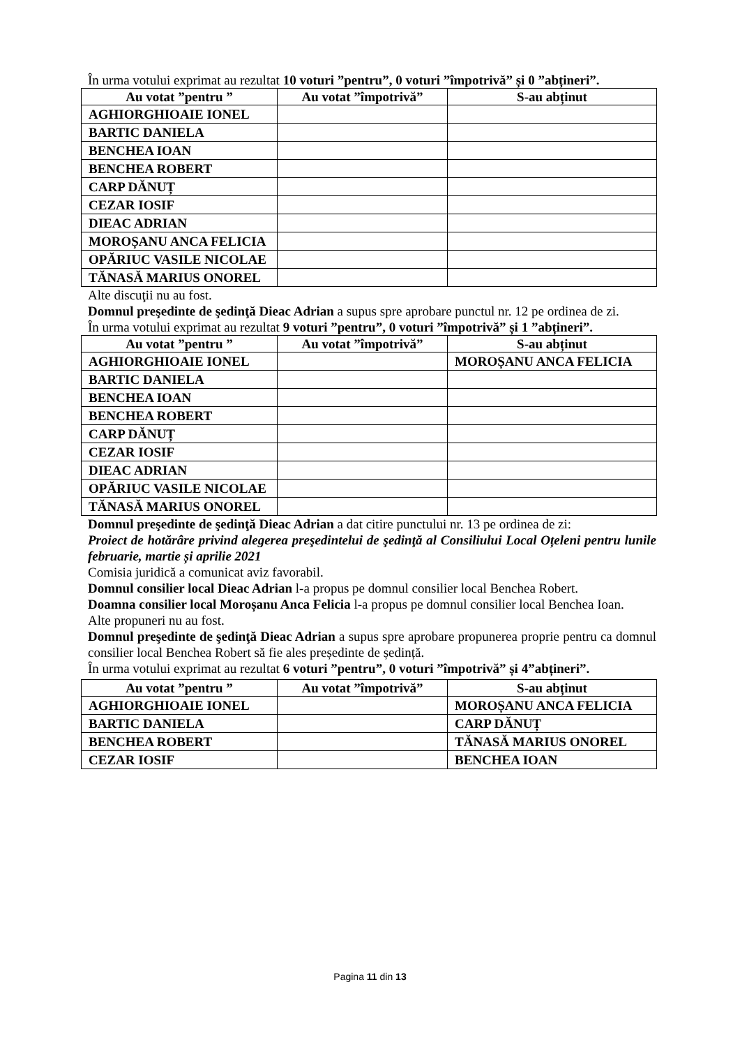În urma votului exprimat au rezultat 10 voturi ”pentru”, 0 voturi ”împotrivă” și 0 ”abțineri”.
| Au votat ”pentru ” | Au votat ”împotrivă” | S-au abținut |
| --- | --- | --- |
| AGHIORGHIOAIE IONEL | | |
| BARTIC DANIELA | | |
| BENCHEA IOAN | | |
| BENCHEA ROBERT | | |
| CARP DĂNUȚ | | |
| CEZAR IOSIF | | |
| DIEAC ADRIAN | | |
| MOROȘANU ANCA FELICIA | | |
| OPĂRIUC VASILE NICOLAE | | |
| TĂNASĂ MARIUS ONOREL | | |
Alte discuţii nu au fost.
Domnul preşedinte de şedinţă Dieac Adrian a supus spre aprobare punctul nr. 12 pe ordinea de zi.
În urma votului exprimat au rezultat 9 voturi ”pentru”, 0 voturi ”împotrivă” și 1 ”abțineri”.
| Au votat ”pentru ” | Au votat ”împotrivă” | S-au abținut |
| --- | --- | --- |
| AGHIORGHIOAIE IONEL | | MOROȘANU ANCA FELICIA |
| BARTIC DANIELA | | |
| BENCHEA IOAN | | |
| BENCHEA ROBERT | | |
| CARP DĂNUȚ | | |
| CEZAR IOSIF | | |
| DIEAC ADRIAN | | |
| OPĂRIUC VASILE NICOLAE | | |
| TĂNASĂ MARIUS ONOREL | | |
Domnul preşedinte de şedinţă Dieac Adrian a dat citire punctului nr. 13 pe ordinea de zi:
Proiect de hotărâre privind alegerea preşedintelui de şedinţă al Consiliului Local Oțeleni pentru lunile februarie, martie și aprilie 2021
Comisia juridică a comunicat aviz favorabil.
Domnul consilier local Dieac Adrian l-a propus pe domnul consilier local Benchea Robert.
Doamna consilier local Moroșanu Anca Felicia l-a propus pe domnul consilier local Benchea Ioan.
Alte propuneri nu au fost.
Domnul preşedinte de şedinţă Dieac Adrian a supus spre aprobare propunerea proprie pentru ca domnul consilier local Benchea Robert să fie ales președinte de ședință.
În urma votului exprimat au rezultat 6 voturi ”pentru”, 0 voturi ”împotrivă” și 4”abțineri”.
| Au votat ”pentru ” | Au votat ”împotrivă” | S-au abținut |
| --- | --- | --- |
| AGHIORGHIOAIE IONEL | | MOROȘANU ANCA FELICIA |
| BARTIC DANIELA | | CARP DĂNUȚ |
| BENCHEA ROBERT | | TĂNASĂ MARIUS ONOREL |
| CEZAR IOSIF | | BENCHEA IOAN |
Pagina 11 din 13